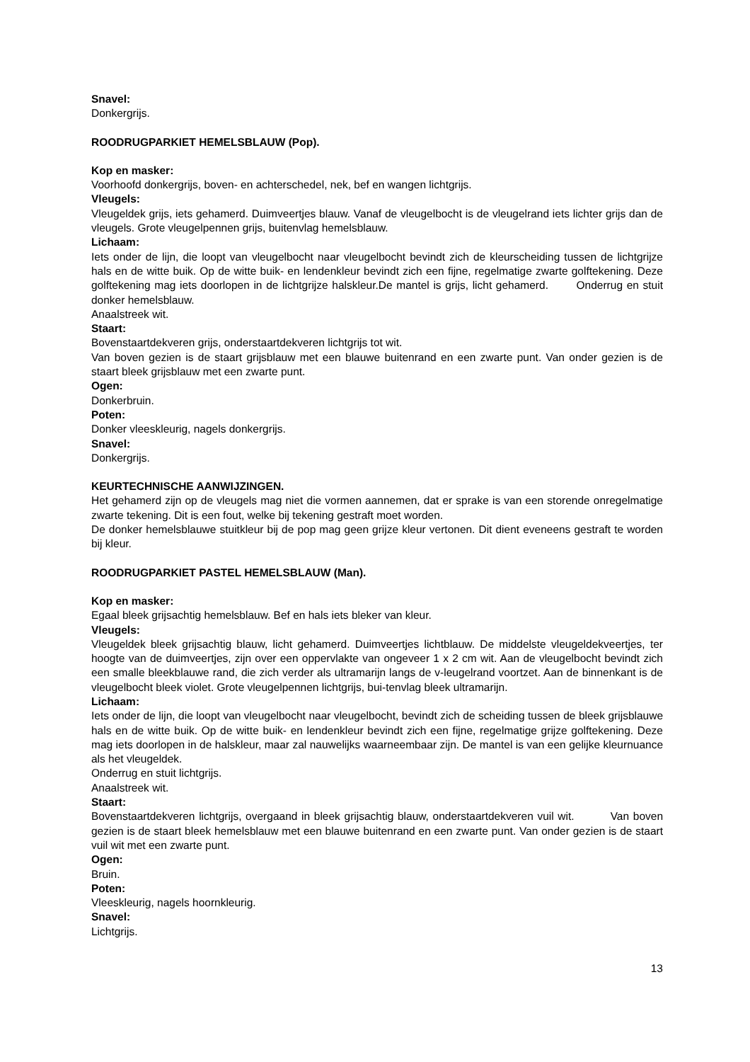Snavel:
Donkergrijs.
ROODRUGPARKIET HEMELSBLAUW (Pop).
Kop en masker:
Voorhoofd donkergrijs, boven- en achterschedel, nek, bef en wangen lichtgrijs.
Vleugels:
Vleugeldek grijs, iets gehamerd. Duimveertjes blauw. Vanaf de vleugelbocht is de vleugelrand iets lichter grijs dan de vleugels. Grote vleugelpennen grijs, buitenvlag hemelsblauw.
Lichaam:
Iets onder de lijn, die loopt van vleugelbocht naar vleugelbocht bevindt zich de kleurscheiding tussen de lichtgrijze hals en de witte buik. Op de witte buik- en lendenkleur bevindt zich een fijne, regelmatige zwarte golftekening. Deze golftekening mag iets doorlopen in de lichtgrijze halskleur.De mantel is grijs, licht gehamerd. Onderrug en stuit donker hemelsblauw.
Anaalstreek wit.
Staart:
Bovenstaartdekveren grijs, onderstaartdekveren lichtgrijs tot wit.
Van boven gezien is de staart grijsblauw met een blauwe buitenrand en een zwarte punt. Van onder gezien is de staart bleek grijsblauw met een zwarte punt.
Ogen:
Donkerbruin.
Poten:
Donker vleeskleurig, nagels donkergrijs.
Snavel:
Donkergrijs.
KEURTECHNISCHE AANWIJZINGEN.
Het gehamerd zijn op de vleugels mag niet die vormen aannemen, dat er sprake is van een storende onregelmatige zwarte tekening. Dit is een fout, welke bij tekening gestraft moet worden.
De donker hemelsblauwe stuitkleur bij de pop mag geen grijze kleur vertonen. Dit dient eveneens gestraft te worden bij kleur.
ROODRUGPARKIET PASTEL HEMELSBLAUW (Man).
Kop en masker:
Egaal bleek grijsachtig hemelsblauw. Bef en hals iets bleker van kleur.
Vleugels:
Vleugeldek bleek grijsachtig blauw, licht gehamerd. Duimveertjes lichtblauw. De middelste vleugeldekveertjes, ter hoogte van de duimveertjes, zijn over een oppervlakte van ongeveer 1 x 2 cm wit. Aan de vleugelbocht bevindt zich een smalle bleekblauwe rand, die zich verder als ultramarijn langs de v-leugelrand voortzet. Aan de binnenkant is de vleugelbocht bleek violet. Grote vleugelpennen lichtgrijs, bui-tenvlag bleek ultramarijn.
Lichaam:
Iets onder de lijn, die loopt van vleugelbocht naar vleugelbocht, bevindt zich de scheiding tussen de bleek grijsblauwe hals en de witte buik. Op de witte buik- en lendenkleur bevindt zich een fijne, regelmatige grijze golftekening. Deze mag iets doorlopen in de halskleur, maar zal nauwelijks waarneembaar zijn. De mantel is van een gelijke kleurnuance als het vleugeldek.
Onderrug en stuit lichtgrijs.
Anaalstreek wit.
Staart:
Bovenstaartdekveren lichtgrijs, overgaand in bleek grijsachtig blauw, onderstaartdekveren vuil wit. Van boven gezien is de staart bleek hemelsblauw met een blauwe buitenrand en een zwarte punt. Van onder gezien is de staart vuil wit met een zwarte punt.
Ogen:
Bruin.
Poten:
Vleeskleurig, nagels hoornkleurig.
Snavel:
Lichtgrijs.
13